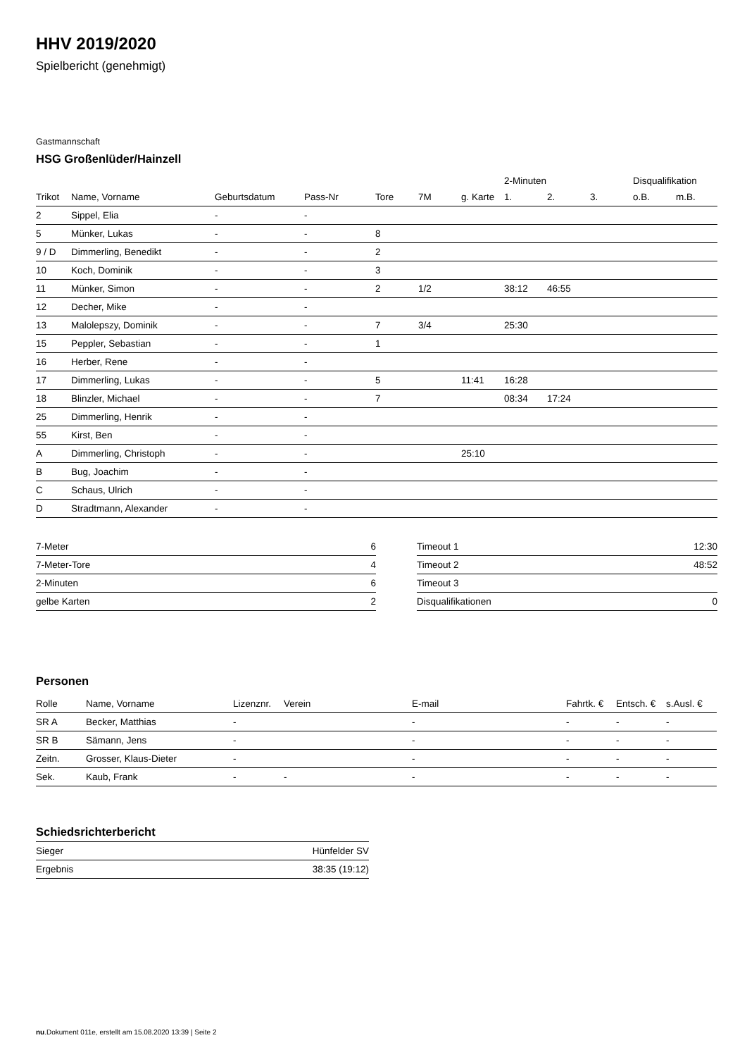HHV 2019/2020
Spielbericht (genehmigt)
Gastmannschaft
HSG Großenlüder/Hainzell
| | | | | | | | 2-Minuten | | | Disqualifikation | |
| --- | --- | --- | --- | --- | --- | --- | --- | --- | --- | --- | --- |
| Trikot | Name, Vorname | Geburtsdatum | Pass-Nr | Tore | 7M | g. Karte | 1. | 2. | 3. | o.B. | m.B. |
| 2 | Sippel, Elia | - | - | | | | | | | | |
| 5 | Münker, Lukas | - | - | 8 | | | | | | | |
| 9 / D | Dimmerling, Benedikt | - | - | 2 | | | | | | | |
| 10 | Koch, Dominik | - | - | 3 | | | | | | | |
| 11 | Münker, Simon | - | - | 2 | 1/2 | | 38:12 | 46:55 | | | |
| 12 | Decher, Mike | - | - | | | | | | | | |
| 13 | Malolepszy, Dominik | - | - | 7 | 3/4 | | 25:30 | | | | |
| 15 | Peppler, Sebastian | - | - | 1 | | | | | | | |
| 16 | Herber, Rene | - | - | | | | | | | | |
| 17 | Dimmerling, Lukas | - | - | 5 | | 11:41 | 16:28 | | | | |
| 18 | Blinzler, Michael | - | - | 7 | | | 08:34 | 17:24 | | | |
| 25 | Dimmerling, Henrik | - | - | | | | | | | | |
| 55 | Kirst, Ben | - | - | | | | | | | | |
| A | Dimmerling, Christoph | - | - | | | 25:10 | | | | | |
| B | Bug, Joachim | - | - | | | | | | | | |
| C | Schaus, Ulrich | - | - | | | | | | | | |
| D | Stradtmann, Alexander | - | - | | | | | | | | |
| 7-Meter | 6 |
| 7-Meter-Tore | 4 |
| 2-Minuten | 6 |
| gelbe Karten | 2 |
| Timeout 1 | 12:30 |
| Timeout 2 | 48:52 |
| Timeout 3 | |
| Disqualifikationen | 0 |
Personen
| Rolle | Name, Vorname | Lizenznr. | Verein | E-mail | Fahrtk. € | Entsch. € | s.Ausl. € |
| --- | --- | --- | --- | --- | --- | --- | --- |
| SR A | Becker, Matthias | - | | - | - | - | - |
| SR B | Sämann, Jens | - | | - | - | - | - |
| Zeitn. | Grosser, Klaus-Dieter | - | | - | - | - | - |
| Sek. | Kaub, Frank | - | - | - | - | - | - |
Schiedsrichterbericht
| Sieger | Hünfelder SV |
| Ergebnis | 38:35 (19:12) |
nu.Dokument 011e, erstellt am 15.08.2020 13:39 | Seite 2